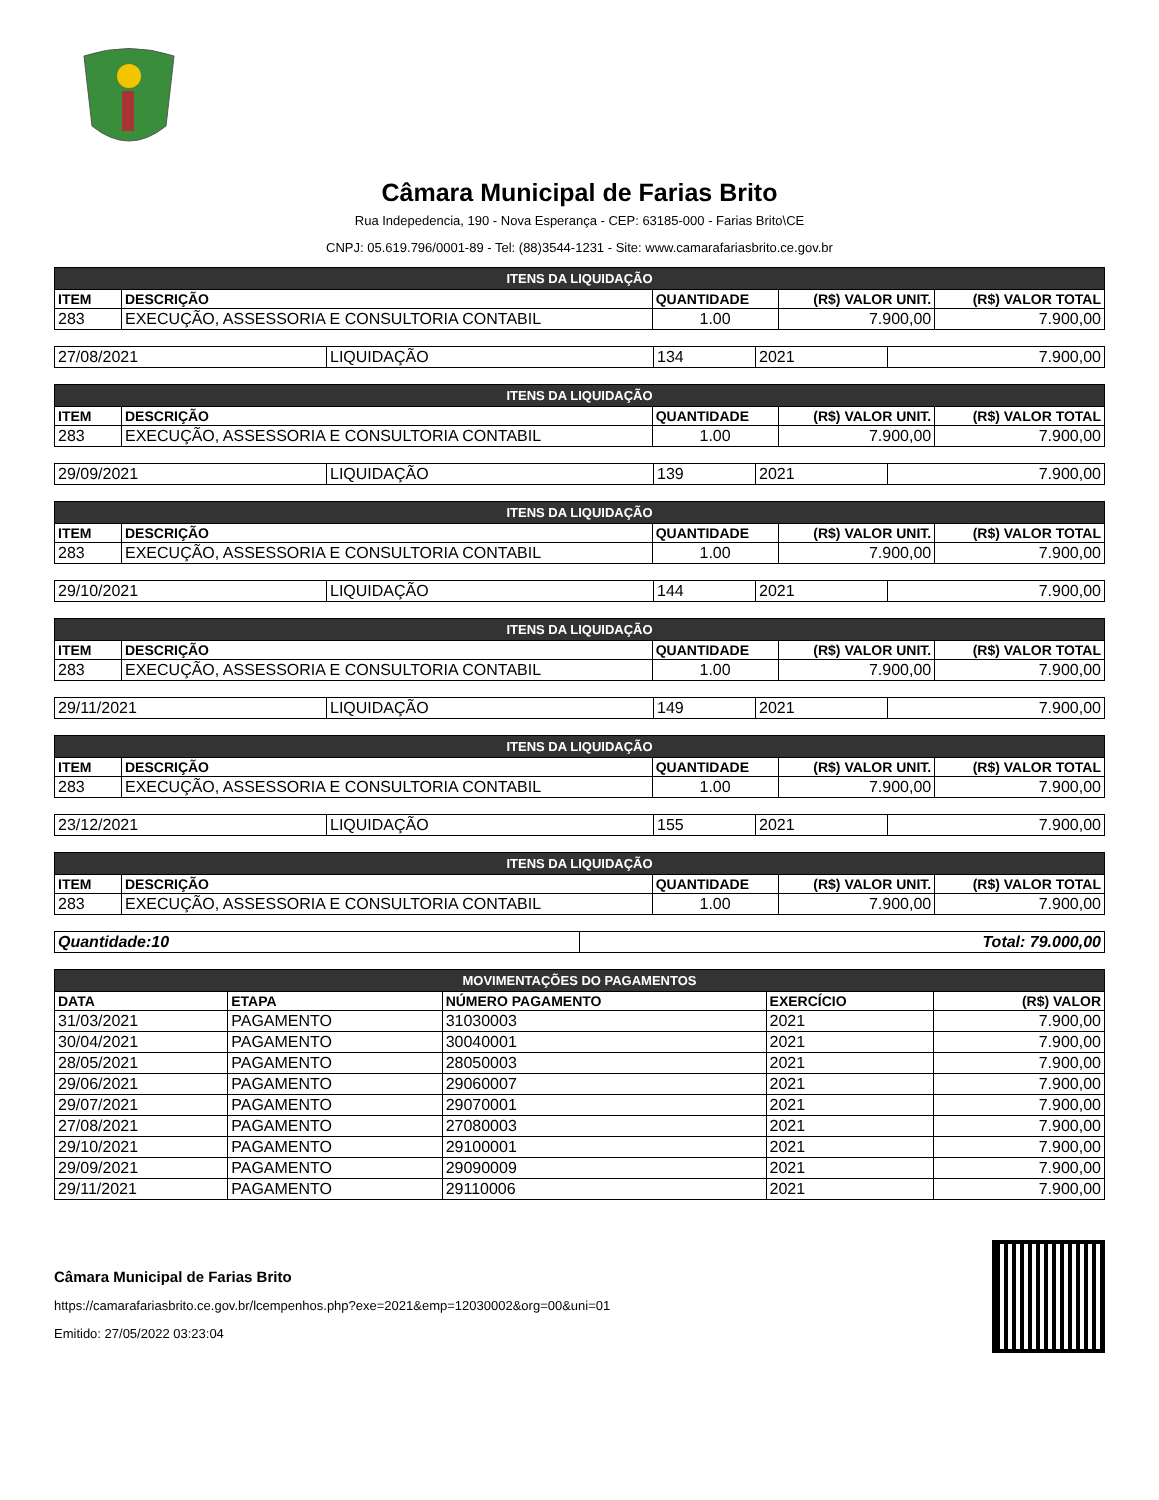Câmara Municipal de Farias Brito
Rua Indepedencia, 190 - Nova Esperança - CEP: 63185-000 - Farias Brito\CE
CNPJ: 05.619.796/0001-89 - Tel: (88)3544-1231 - Site: www.camarafariasbrito.ce.gov.br
| ITENS DA LIQUIDAÇÃO | | | | |
| --- | --- | --- | --- | --- |
| ITEM | DESCRIÇÃO | QUANTIDADE | (R$) VALOR UNIT. | (R$) VALOR TOTAL |
| 283 | EXECUÇÃO, ASSESSORIA E CONSULTORIA CONTABIL | 1.00 | 7.900,00 | 7.900,00 |
| 27/08/2021 | LIQUIDAÇÃO | 134 | 2021 | 7.900,00 |
| ITENS DA LIQUIDAÇÃO | | | | |
| --- | --- | --- | --- | --- |
| ITEM | DESCRIÇÃO | QUANTIDADE | (R$) VALOR UNIT. | (R$) VALOR TOTAL |
| 283 | EXECUÇÃO, ASSESSORIA E CONSULTORIA CONTABIL | 1.00 | 7.900,00 | 7.900,00 |
| 29/09/2021 | LIQUIDAÇÃO | 139 | 2021 | 7.900,00 |
| ITENS DA LIQUIDAÇÃO | | | | |
| --- | --- | --- | --- | --- |
| ITEM | DESCRIÇÃO | QUANTIDADE | (R$) VALOR UNIT. | (R$) VALOR TOTAL |
| 283 | EXECUÇÃO, ASSESSORIA E CONSULTORIA CONTABIL | 1.00 | 7.900,00 | 7.900,00 |
| 29/10/2021 | LIQUIDAÇÃO | 144 | 2021 | 7.900,00 |
| ITENS DA LIQUIDAÇÃO | | | | |
| --- | --- | --- | --- | --- |
| ITEM | DESCRIÇÃO | QUANTIDADE | (R$) VALOR UNIT. | (R$) VALOR TOTAL |
| 283 | EXECUÇÃO, ASSESSORIA E CONSULTORIA CONTABIL | 1.00 | 7.900,00 | 7.900,00 |
| 29/11/2021 | LIQUIDAÇÃO | 149 | 2021 | 7.900,00 |
| ITENS DA LIQUIDAÇÃO | | | | |
| --- | --- | --- | --- | --- |
| ITEM | DESCRIÇÃO | QUANTIDADE | (R$) VALOR UNIT. | (R$) VALOR TOTAL |
| 283 | EXECUÇÃO, ASSESSORIA E CONSULTORIA CONTABIL | 1.00 | 7.900,00 | 7.900,00 |
| 23/12/2021 | LIQUIDAÇÃO | 155 | 2021 | 7.900,00 |
| ITENS DA LIQUIDAÇÃO | | | | |
| --- | --- | --- | --- | --- |
| ITEM | DESCRIÇÃO | QUANTIDADE | (R$) VALOR UNIT. | (R$) VALOR TOTAL |
| 283 | EXECUÇÃO, ASSESSORIA E CONSULTORIA CONTABIL | 1.00 | 7.900,00 | 7.900,00 |
| Quantidade:10 | Total: 79.000,00 |
| MOVIMENTAÇÕES DO PAGAMENTOS | | | | |
| --- | --- | --- | --- | --- |
| DATA | ETAPA | NÚMERO PAGAMENTO | EXERCÍCIO | (R$) VALOR |
| 31/03/2021 | PAGAMENTO | 31030003 | 2021 | 7.900,00 |
| 30/04/2021 | PAGAMENTO | 30040001 | 2021 | 7.900,00 |
| 28/05/2021 | PAGAMENTO | 28050003 | 2021 | 7.900,00 |
| 29/06/2021 | PAGAMENTO | 29060007 | 2021 | 7.900,00 |
| 29/07/2021 | PAGAMENTO | 29070001 | 2021 | 7.900,00 |
| 27/08/2021 | PAGAMENTO | 27080003 | 2021 | 7.900,00 |
| 29/10/2021 | PAGAMENTO | 29100001 | 2021 | 7.900,00 |
| 29/09/2021 | PAGAMENTO | 29090009 | 2021 | 7.900,00 |
| 29/11/2021 | PAGAMENTO | 29110006 | 2021 | 7.900,00 |
Câmara Municipal de Farias Brito
https://camarafariasbrito.ce.gov.br/lcempenhos.php?exe=2021&emp=12030002&org=00&uni=01
Emitido: 27/05/2022 03:23:04